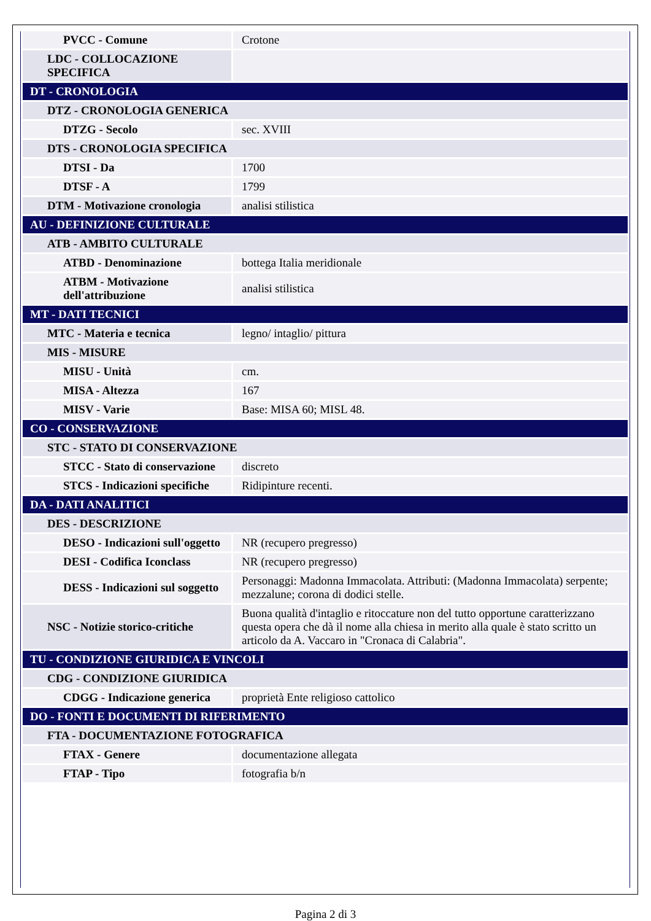| PVCC - Comune | Crotone |
| LDC - COLLOCAZIONE SPECIFICA | |
| DT - CRONOLOGIA | |
| DTZ - CRONOLOGIA GENERICA | |
| DTZG - Secolo | sec. XVIII |
| DTS - CRONOLOGIA SPECIFICA | |
| DTSI - Da | 1700 |
| DTSF - A | 1799 |
| DTM - Motivazione cronologia | analisi stilistica |
| AU - DEFINIZIONE CULTURALE | |
| ATB - AMBITO CULTURALE | |
| ATBD - Denominazione | bottega Italia meridionale |
| ATBM - Motivazione dell'attribuzione | analisi stilistica |
| MT - DATI TECNICI | |
| MTC - Materia e tecnica | legno/ intaglio/ pittura |
| MIS - MISURE | |
| MISU - Unità | cm. |
| MISA - Altezza | 167 |
| MISV - Varie | Base: MISA 60; MISL 48. |
| CO - CONSERVAZIONE | |
| STC - STATO DI CONSERVAZIONE | |
| STCC - Stato di conservazione | discreto |
| STCS - Indicazioni specifiche | Ridipinture recenti. |
| DA - DATI ANALITICI | |
| DES - DESCRIZIONE | |
| DESO - Indicazioni sull'oggetto | NR (recupero pregresso) |
| DESI - Codifica Iconclass | NR (recupero pregresso) |
| DESS - Indicazioni sul soggetto | Personaggi: Madonna Immacolata. Attributi: (Madonna Immacolata) serpente; mezzalune; corona di dodici stelle. |
| NSC - Notizie storico-critiche | Buona qualità d'intaglio e ritoccature non del tutto opportune caratterizzano questa opera che dà il nome alla chiesa in merito alla quale è stato scritto un articolo da A. Vaccaro in "Cronaca di Calabria". |
| TU - CONDIZIONE GIURIDICA E VINCOLI | |
| CDG - CONDIZIONE GIURIDICA | |
| CDGG - Indicazione generica | proprietà Ente religioso cattolico |
| DO - FONTI E DOCUMENTI DI RIFERIMENTO | |
| FTA - DOCUMENTAZIONE FOTOGRAFICA | |
| FTAX - Genere | documentazione allegata |
| FTAP - Tipo | fotografia b/n |
Pagina 2 di 3